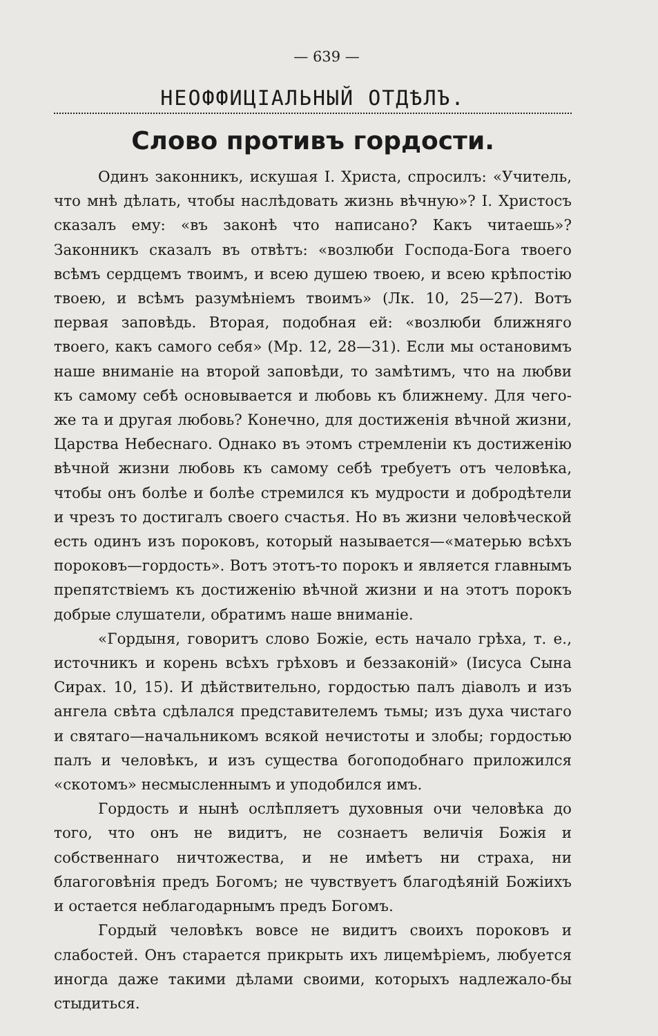— 639 —
НЕОФФИЦІАЛЬНЫЙ ОТДѢЛЪ.
Слово противъ гордости.
Одинъ законникъ, искушая І. Христа, спросилъ: «Учитель, что мнѣ дѣлать, чтобы наслѣдовать жизнь вѣчную»? І. Христосъ сказалъ ему: «въ законѣ что написано? Какъ читаешь»? Законникъ сказалъ въ отвѣтъ: «возлюби Господа-Бога твоего всѣмъ сердцемъ твоимъ, и всею душею твоею, и всею крѣпостію твоею, и всѣмъ разумѣніемъ твоимъ» (Лк. 10, 25—27). Вотъ первая заповѣдь. Вторая, подобная ей: «возлюби ближняго твоего, какъ самого себя» (Мр. 12, 28—31). Если мы остановимъ наше вниманіе на второй заповѣди, то замѣтимъ, что на любви къ самому себѣ основывается и любовь къ ближнему. Для чего-же та и другая любовь? Конечно, для достиженія вѣчной жизни, Царства Небеснаго. Однако въ этомъ стремленіи къ достиженію вѣчной жизни любовь къ самому себѣ требуетъ отъ человѣка, чтобы онъ болѣе и болѣе стремился къ мудрости и добродѣтели и чрезъ то достигалъ своего счастья. Но въ жизни человѣческой есть одинъ изъ пороковъ, который называется—«матерью всѣхъ пороковъ—гордость». Вотъ этотъ-то порокъ и является главнымъ препятствіемъ къ достиженію вѣчной жизни и на этотъ порокъ добрые слушатели, обратимъ наше вниманіе.
«Гордыня, говоритъ слово Божіе, есть начало грѣха, т. е., источникъ и корень всѣхъ грѣховъ и беззаконій» (Іисуса Сына Сирах. 10, 15). И дѣйствительно, гордостью палъ діаволъ и изъ ангела свѣта сдѣлался представителемъ тьмы; изъ духа чистаго и святаго—начальникомъ всякой нечистоты и злобы; гордостью палъ и человѣкъ, и изъ существа богоподобнаго приложился «скотомъ» несмысленнымъ и уподобился имъ.
Гордость и нынѣ ослѣпляетъ духовныя очи человѣка до того, что онъ не видитъ, не сознаетъ величія Божія и собственнаго ничтожества, и не имѣетъ ни страха, ни благоговѣнія предъ Богомъ; не чувствуетъ благодѣяній Божіихъ и остается неблагодарнымъ предъ Богомъ.
Гордый человѣкъ вовсе не видитъ своихъ пороковъ и слабостей. Онъ старается прикрыть ихъ лицемѣріемъ, любуется иногда даже такими дѣлами своими, которыхъ надлежало-бы стыдиться.